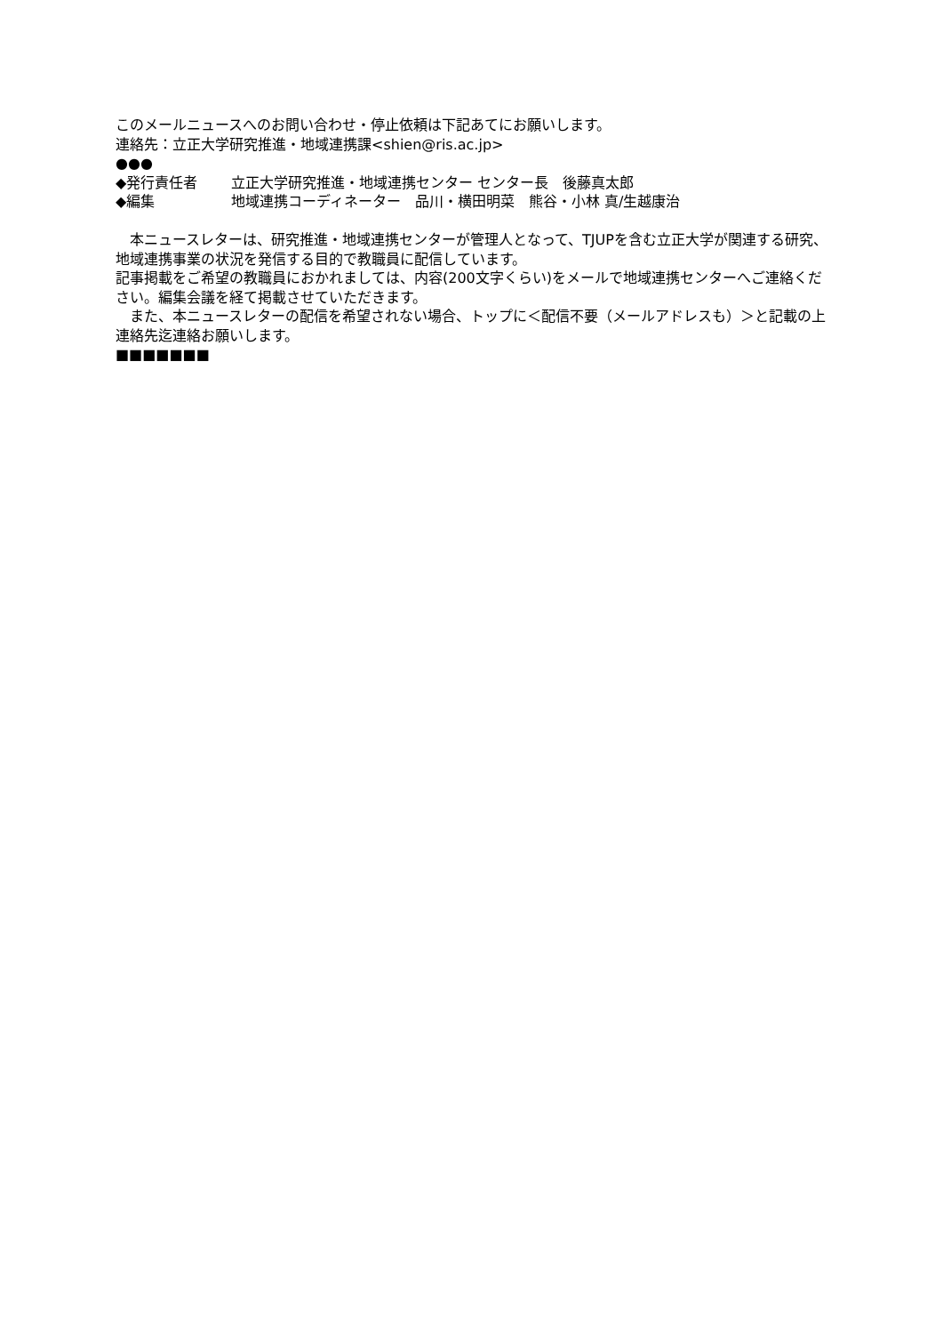このメールニュースへのお問い合わせ・停止依頼は下記あてにお願いします。
連絡先：立正大学研究推進・地域連携課<shien@ris.ac.jp>
●●●
◆発行責任者 立正大学研究推進・地域連携センター センター長　後藤真太郎
◆編集 地域連携コーディネーター　品川・横田明菜　熊谷・小林 真/生越康治
　本ニュースレターは、研究推進・地域連携センターが管理人となって、TJUPを含む立正大学が関連する研究、地域連携事業の状況を発信する目的で教職員に配信しています。
記事掲載をご希望の教職員におかれましては、内容(200文字くらい)をメールで地域連携センターへご連絡ください。編集会議を経て掲載させていただきます。
　また、本ニュースレターの配信を希望されない場合、トップに＜配信不要（メールアドレスも）＞と記載の上連絡先迄連絡お願いします。
■■■■■■■